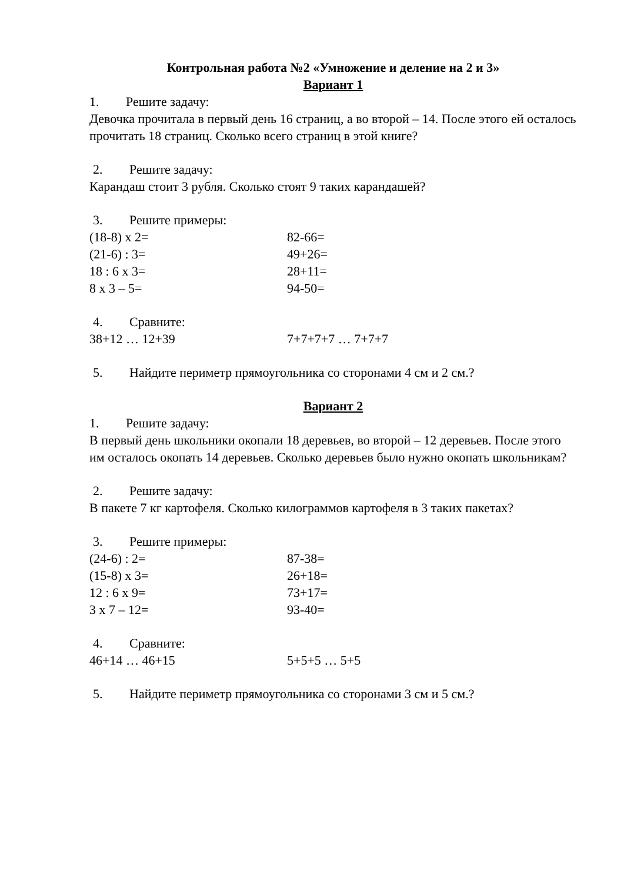Контрольная работа №2 «Умножение и деление на 2 и 3»
Вариант 1
1. Решите задачу:
Девочка прочитала в первый день 16 страниц, а во второй – 14. После этого ей осталось прочитать 18 страниц. Сколько всего страниц в этой книге?
2. Решите задачу:
Карандаш стоит 3 рубля. Сколько стоят 9 таких карандашей?
3. Решите примеры:
(18-8) x 2= 82-66=
(21-6) : 3= 49+26=
18 : 6 x 3= 28+11=
8 x 3 – 5= 94-50=
4. Сравните:
38+12 … 12+39 7+7+7+7 … 7+7+7
5. Найдите периметр прямоугольника со сторонами 4 см и 2 см.?
Вариант 2
1. Решите задачу:
В первый день школьники окопали 18 деревьев, во второй – 12 деревьев. После этого им осталось окопать 14 деревьев. Сколько деревьев было нужно окопать школьникам?
2. Решите задачу:
В пакете 7 кг картофеля. Сколько килограммов картофеля в 3 таких пакетах?
3. Решите примеры:
(24-6) : 2= 87-38=
(15-8) x 3= 26+18=
12 : 6 x 9= 73+17=
3 x 7 – 12= 93-40=
4. Сравните:
46+14 … 46+15 5+5+5 … 5+5
5. Найдите периметр прямоугольника со сторонами 3 см и 5 см.?